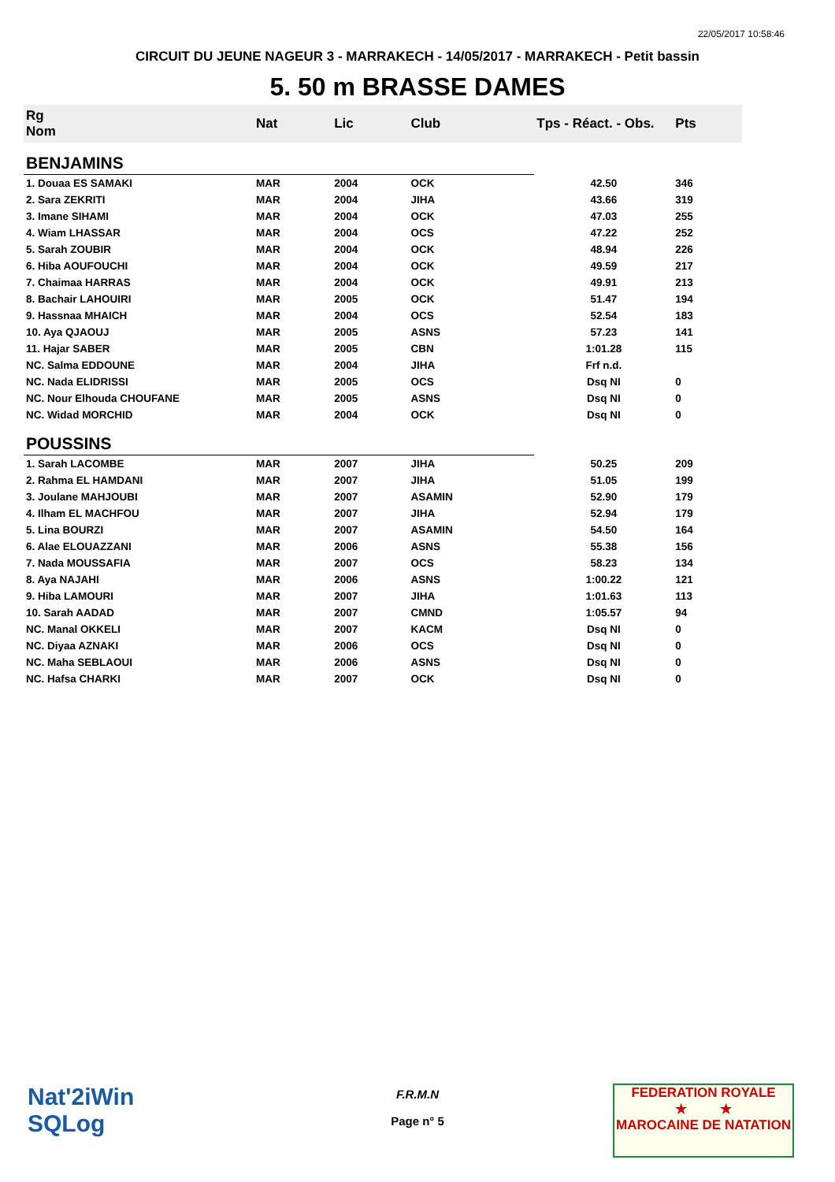22/05/2017 10:58:46
CIRCUIT DU JEUNE NAGEUR 3 - MARRAKECH - 14/05/2017 - MARRAKECH - Petit bassin
5. 50 m BRASSE DAMES
| Rg Nom | | Nat | Lic | Club | Tps - Réact. - Obs. | Pts |
| --- | --- | --- | --- | --- | --- | --- |
| BENJAMINS | | | | | | |
| 1. Douaa ES SAMAKI | | MAR | 2004 | OCK | 42.50 | 346 |
| 2. Sara ZEKRITI | | MAR | 2004 | JIHA | 43.66 | 319 |
| 3. Imane SIHAMI | | MAR | 2004 | OCK | 47.03 | 255 |
| 4. Wiam LHASSAR | | MAR | 2004 | OCS | 47.22 | 252 |
| 5. Sarah ZOUBIR | | MAR | 2004 | OCK | 48.94 | 226 |
| 6. Hiba AOUFOUCHI | | MAR | 2004 | OCK | 49.59 | 217 |
| 7. Chaimaa HARRAS | | MAR | 2004 | OCK | 49.91 | 213 |
| 8. Bachair LAHOUIRI | | MAR | 2005 | OCK | 51.47 | 194 |
| 9. Hassnaa MHAICH | | MAR | 2004 | OCS | 52.54 | 183 |
| 10. Aya QJAOUJ | | MAR | 2005 | ASNS | 57.23 | 141 |
| 11. Hajar SABER | | MAR | 2005 | CBN | 1:01.28 | 115 |
| NC. Salma EDDOUNE | | MAR | 2004 | JIHA | Frf n.d. | |
| NC. Nada ELIDRISSI | | MAR | 2005 | OCS | Dsq NI | 0 |
| NC. Nour Elhouda CHOUFANE | | MAR | 2005 | ASNS | Dsq NI | 0 |
| NC. Widad MORCHID | | MAR | 2004 | OCK | Dsq NI | 0 |
| POUSSINS | | | | | | |
| 1. Sarah LACOMBE | | MAR | 2007 | JIHA | 50.25 | 209 |
| 2. Rahma EL HAMDANI | | MAR | 2007 | JIHA | 51.05 | 199 |
| 3. Joulane MAHJOUBI | | MAR | 2007 | ASAMIN | 52.90 | 179 |
| 4. Ilham EL MACHFOU | | MAR | 2007 | JIHA | 52.94 | 179 |
| 5. Lina BOURZI | | MAR | 2007 | ASAMIN | 54.50 | 164 |
| 6. Alae ELOUAZZANI | | MAR | 2006 | ASNS | 55.38 | 156 |
| 7. Nada MOUSSAFIA | | MAR | 2007 | OCS | 58.23 | 134 |
| 8. Aya NAJAHI | | MAR | 2006 | ASNS | 1:00.22 | 121 |
| 9. Hiba LAMOURI | | MAR | 2007 | JIHA | 1:01.63 | 113 |
| 10. Sarah AADAD | | MAR | 2007 | CMND | 1:05.57 | 94 |
| NC. Manal OKKELI | | MAR | 2007 | KACM | Dsq NI | 0 |
| NC. Diyaa AZNAKI | | MAR | 2006 | OCS | Dsq NI | 0 |
| NC. Maha SEBLAOUI | | MAR | 2006 | ASNS | Dsq NI | 0 |
| NC. Hafsa CHARKI | | MAR | 2007 | OCK | Dsq NI | 0 |
Nat'2iWin
SQLog
F.R.M.N
Page n° 5
FEDERATION ROYALE
★ ★
MAROCAINE DE NATATION